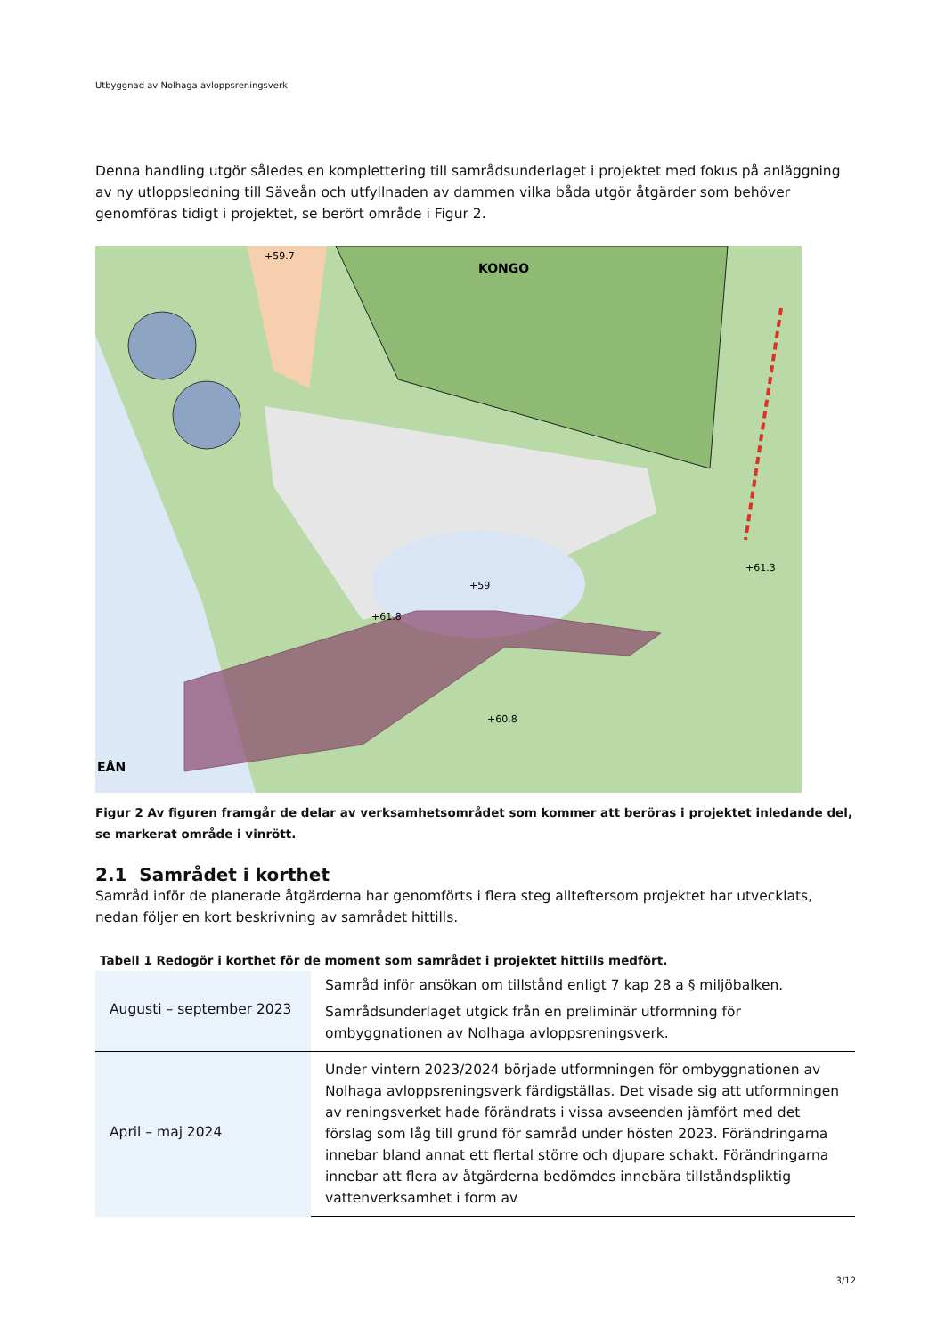Utbyggnad av Nolhaga avloppsreningsverk
Denna handling utgör således en komplettering till samrådsunderlaget i projektet med fokus på anläggning av ny utloppsledning till Säveån och utfyllnaden av dammen vilka båda utgör åtgärder som behöver genomföras tidigt i projektet, se berört område i Figur 2.
KONGO
+59.7
+59
+61.8
+60.8
+61.3
EÅN
Figur 2 Av figuren framgår de delar av verksamhetsområdet som kommer att beröras i projektet inledande del, se markerat område i vinrött.
2.1 Samrådet i korthet
Samråd inför de planerade åtgärderna har genomförts i flera steg allteftersom projektet har utvecklats, nedan följer en kort beskrivning av samrådet hittills.
Tabell 1 Redogör i korthet för de moment som samrådet i projektet hittills medfört.
| Augusti – september 2023 | Samråd inför ansökan om tillstånd enligt 7 kap 28 a § miljöbalken. Samrådsunderlaget utgick från en preliminär utformning för ombyggnationen av Nolhaga avloppsreningsverk. |
| April – maj 2024 | Under vintern 2023/2024 började utformningen för ombyggnationen av Nolhaga avloppsreningsverk färdigställas. Det visade sig att utformningen av reningsverket hade förändrats i vissa avseenden jämfört med det förslag som låg till grund för samråd under hösten 2023. Förändringarna innebar bland annat ett flertal större och djupare schakt. Förändringarna innebar att flera av åtgärderna bedömdes innebära tillståndspliktig vattenverksamhet i form av |
3/12